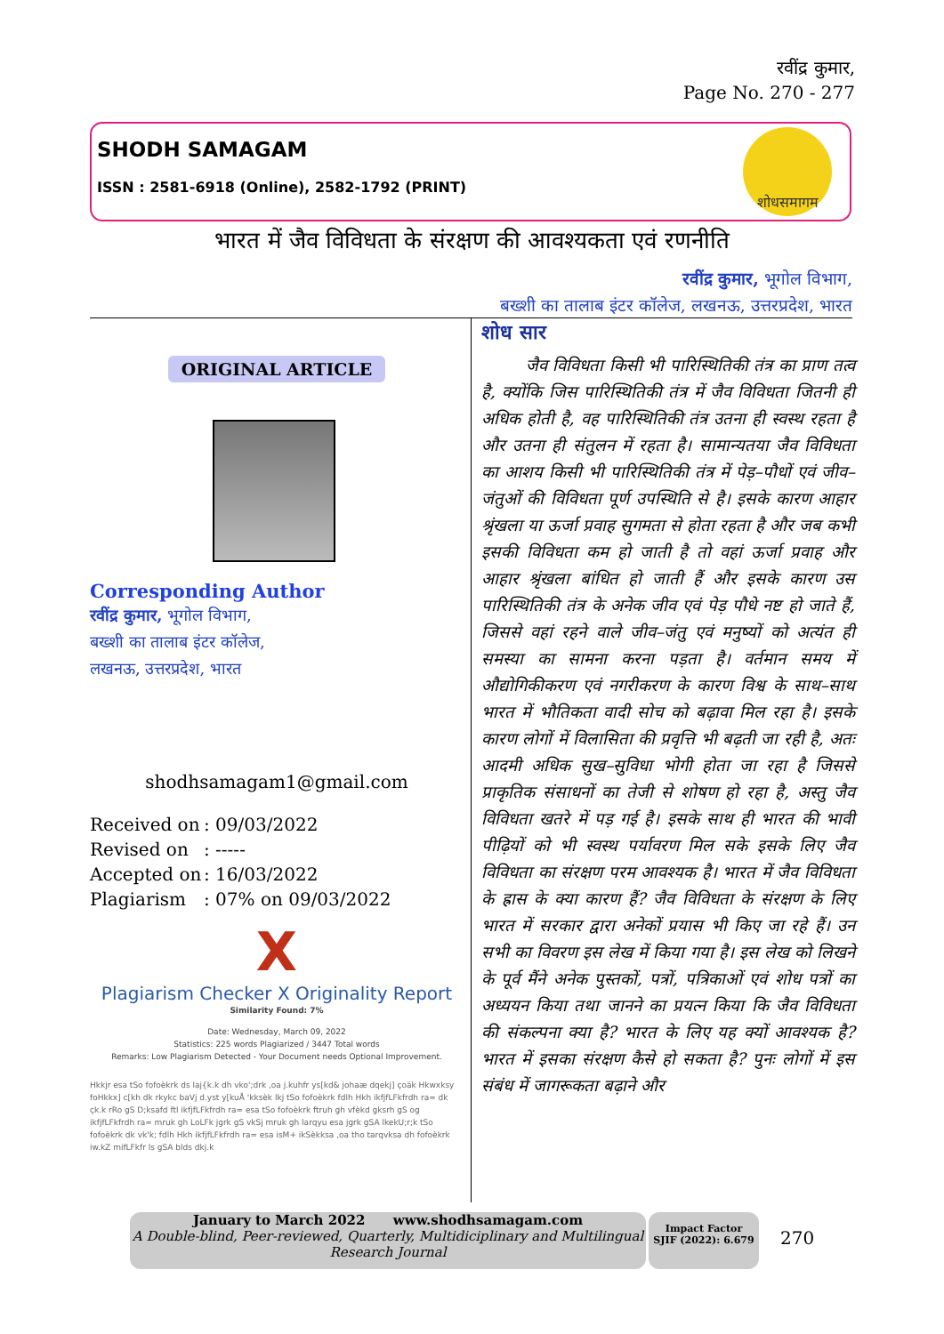रवींद्र कुमार,
Page No. 270 - 277
SHODH SAMAGAM
ISSN : 2581-6918 (Online), 2582-1792 (PRINT)
शोधसमागम
भारत में जैव विविधता के संरक्षण की आवश्यकता एवं रणनीति
रवींद्र कुमार, भूगोल विभाग,
बख्शी का तालाब इंटर कॉलेज, लखनऊ, उत्तरप्रदेश, भारत
ORIGINAL ARTICLE
Corresponding Author
रवींद्र कुमार, भूगोल विभाग,
बख्शी का तालाब इंटर कॉलेज,
लखनऊ, उत्तरप्रदेश, भारत
shodhsamagam1@gmail.com
Received on: 09/03/2022
Revised on: -----
Accepted on: 16/03/2022
Plagiarism: 07% on 09/03/2022
X
Plagiarism Checker X Originality Report
Similarity Found: 7%
Date: Wednesday, March 09, 2022
Statistics: 225 words Plagiarized / 3447 Total words
Remarks: Low Plagiarism Detected - Your Document needs Optional Improvement.
Hkkjr esa tSo fofoèkrk ds laj{k.k dh vko';drk ,oa j.kuhfr ys[kd& johaæ dqekj] çoäk Hkwxksy foHkkx] c[kh dk rkykc baVj d.yst y[kuÅ 'kksèk lkj tSo fofoèkrk fdlh Hkh ikfjfLFkfrdh ra= dk çk.k rRo gS D;ksafd ftl ikfjfLFkfrdh ra= esa tSo fofoèkrk ftruh gh vfèkd gksrh gS og ikfjfLFkfrdh ra= mruk gh LoLFk jgrk gS vkSj mruk gh larqyu esa jgrk gSA lkekU;r;k tSo fofoèkrk dk vk'k; fdlh Hkh ikfjfLFkfrdh ra= esa isM+ ikSèkksa ,oa tho tarqvksa dh fofoèkrk iw.kZ mifLFkfr ls gSA blds dkj.k
शोध सार
जैव विविधता किसी भी पारिस्थितिकी तंत्र का प्राण तत्व है, क्योंकि जिस पारिस्थितिकी तंत्र में जैव विविधता जितनी ही अधिक होती है, वह पारिस्थितिकी तंत्र उतना ही स्वस्थ रहता है और उतना ही संतुलन में रहता है। सामान्यतया जैव विविधता का आशय किसी भी पारिस्थितिकी तंत्र में पेड़–पौधों एवं जीव–जंतुओं की विविधता पूर्ण उपस्थिति से है। इसके कारण आहार श्रृंखला या ऊर्जा प्रवाह सुगमता से होता रहता है और जब कभी इसकी विविधता कम हो जाती है तो वहां ऊर्जा प्रवाह और आहार श्रृंखला बांधित हो जाती हैं और इसके कारण उस पारिस्थितिकी तंत्र के अनेक जीव एवं पेड़ पौधे नष्ट हो जाते हैं, जिससे वहां रहने वाले जीव–जंतु एवं मनुष्यों को अत्यंत ही समस्या का सामना करना पड़ता है। वर्तमान समय में औद्योगिकीकरण एवं नगरीकरण के कारण विश्व के साथ–साथ भारत में भौतिकता वादी सोच को बढ़ावा मिल रहा है। इसके कारण लोगों में विलासिता की प्रवृत्ति भी बढ़ती जा रही है, अतः आदमी अधिक सुख–सुविधा भोगी होता जा रहा है जिससे प्राकृतिक संसाधनों का तेजी से शोषण हो रहा है, अस्तु जैव विविधता खतरे में पड़ गई है। इसके साथ ही भारत की भावी पीढ़ियों को भी स्वस्थ पर्यावरण मिल सके इसके लिए जैव विविधता का संरक्षण परम आवश्यक है। भारत में जैव विविधता के ह्रास के क्या कारण हैं? जैव विविधता के संरक्षण के लिए भारत में सरकार द्वारा अनेकों प्रयास भी किए जा रहे हैं। उन सभी का विवरण इस लेख में किया गया है। इस लेख को लिखने के पूर्व मैंने अनेक पुस्तकों, पत्रों, पत्रिकाओं एवं शोध पत्रों का अध्ययन किया तथा जानने का प्रयत्न किया कि जैव विविधता की संकल्पना क्या है? भारत के लिए यह क्यों आवश्यक है? भारत में इसका संरक्षण कैसे हो सकता है? पुनः लोगों में इस संबंध में जागरूकता बढ़ाने और
January to March 2022 www.shodhsamagam.com
A Double-blind, Peer-reviewed, Quarterly, Multidiciplinary and Multilingual Research Journal
Impact Factor
SJIF (2022): 6.679
270